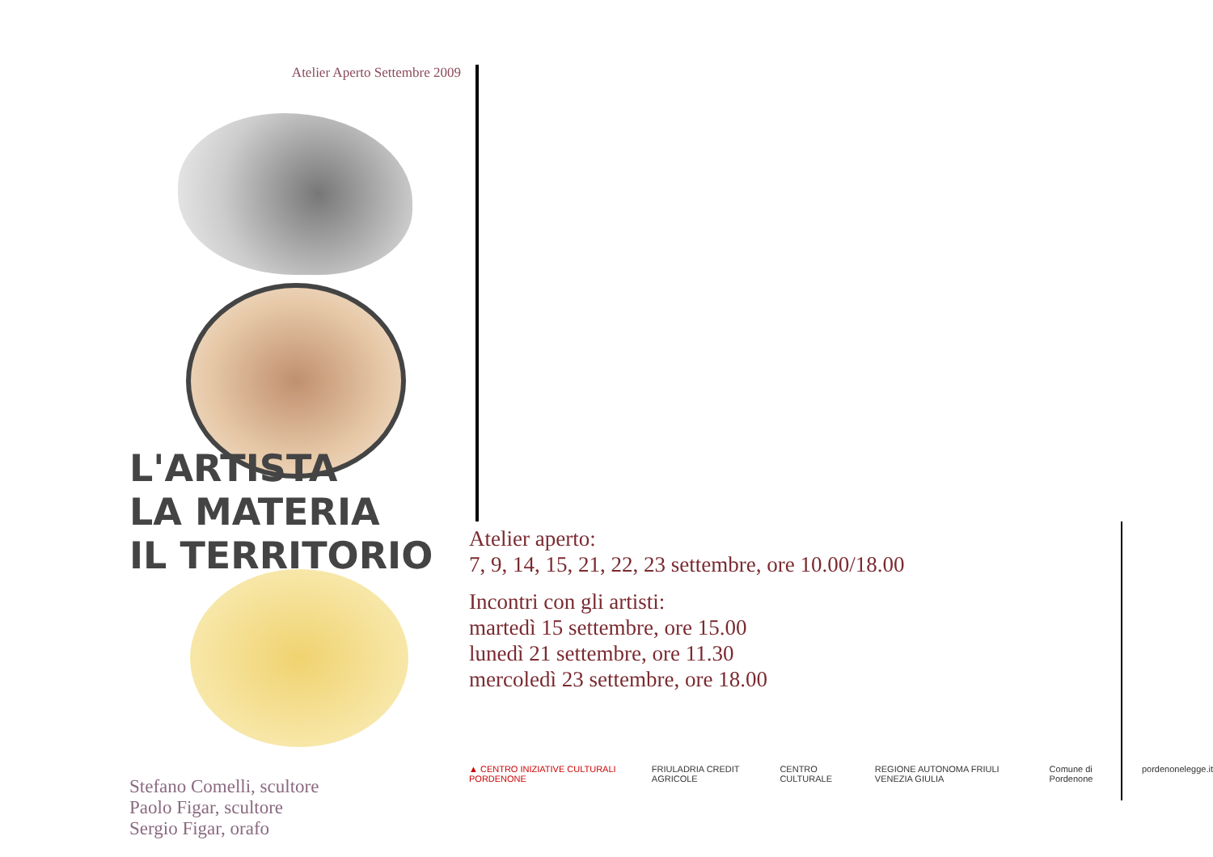Atelier Aperto Settembre 2009
L'ARTISTA
LA MATERIA
IL TERRITORIO
Stefano Comelli, scultore
Paolo Figar, scultore
Sergio Figar, orafo
Atelier aperto:
7, 9, 14, 15, 21, 22, 23 settembre, ore 10.00/18.00
Incontri con gli artisti:
martedì 15 settembre, ore 15.00
lunedì 21 settembre, ore 11.30
mercoledì 23 settembre, ore 18.00
▲ CENTRO INIZIATIVE CULTURALI PORDENONE FRIULADRIA CREDIT AGRICOLE CENTRO CULTURALE REGIONE AUTONOMA FRIULI VENEZIA GIULIA Comune di Pordenone pordenonelegge.it